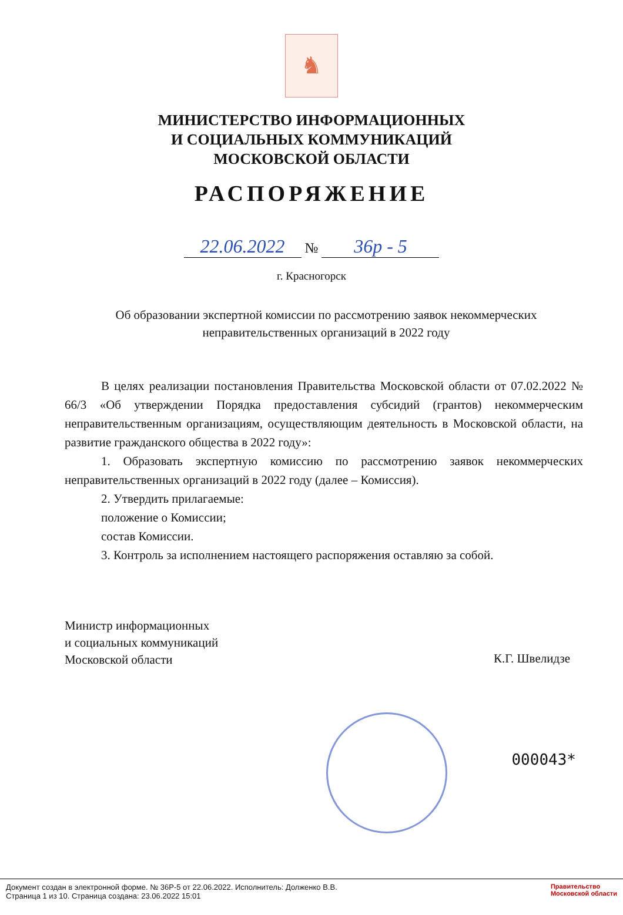♞
МИНИСТЕРСТВО ИНФОРМАЦИОННЫХ
И СОЦИАЛЬНЫХ КОММУНИКАЦИЙ
МОСКОВСКОЙ ОБЛАСТИ
РАСПОРЯЖЕНИЕ
22.06.2022 № 36р - 5
г. Красногорск
Об образовании экспертной комиссии по рассмотрению заявок некоммерческих неправительственных организаций в 2022 году
В целях реализации постановления Правительства Московской области от 07.02.2022 № 66/3 «Об утверждении Порядка предоставления субсидий (грантов) некоммерческим неправительственным организациям, осуществляющим деятельность в Московской области, на развитие гражданского общества в 2022 году»:
1. Образовать экспертную комиссию по рассмотрению заявок некоммерческих неправительственных организаций в 2022 году (далее – Комиссия).
2. Утвердить прилагаемые:
положение о Комиссии;
состав Комиссии.
3. Контроль за исполнением настоящего распоряжения оставляю за собой.
Министр информационных
и социальных коммуникаций
Московской области
К.Г. Швелидзе
000043*
Документ создан в электронной форме. № 36Р-5 от 22.06.2022. Исполнитель: Долженко В.В.
Страница 1 из 10. Страница создана: 23.06.2022 15:01
Правительство
Московской области